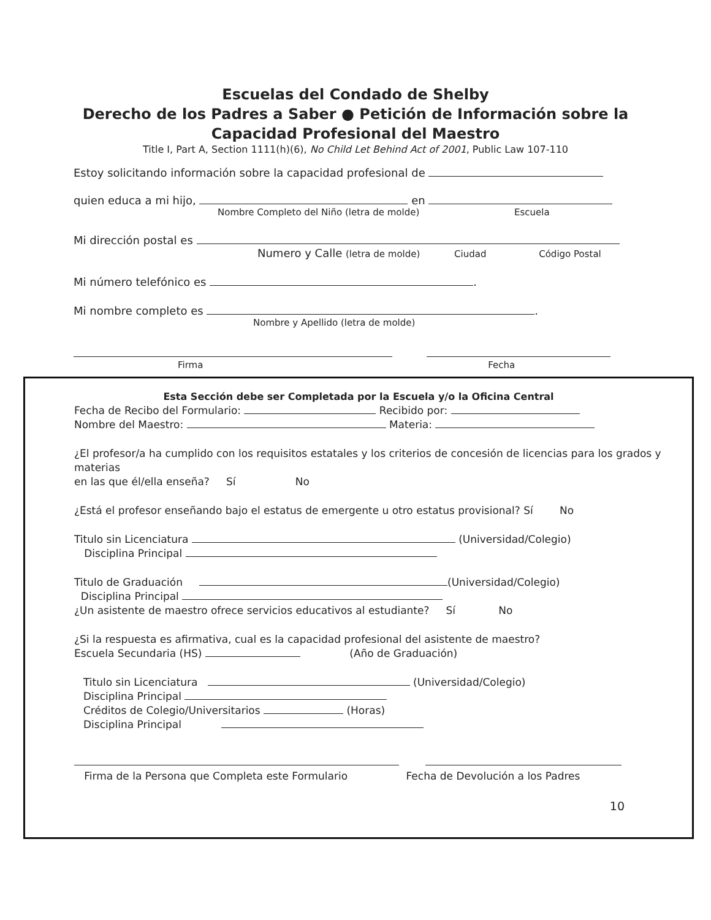Escuelas del Condado de Shelby
Derecho de los Padres a Saber ● Petición de Información sobre la
Capacidad Profesional del Maestro
Title I, Part A, Section 1111(h)(6), No Child Let Behind Act of 2001, Public Law 107-110
Estoy solicitando información sobre la capacidad profesional de
quien educa a mi hijo, en
Nombre Completo del Niño (letra de molde) Escuela
Mi dirección postal es
Numero y Calle (letra de molde) Ciudad Código Postal
Mi número telefónico es .
Mi nombre completo es .
Nombre y Apellido (letra de molde)
Firma Fecha
Esta Sección debe ser Completada por la Escuela y/o la Oficina Central
Fecha de Recibo del Formulario: Recibido por:
Nombre del Maestro: Materia:
¿El profesor/a ha cumplido con los requisitos estatales y los criterios de concesión de licencias para los grados y materias
en las que él/ella enseña? Sí No
¿Está el profesor enseñando bajo el estatus de emergente u otro estatus provisional? Sí No
Titulo sin Licenciatura (Universidad/Colegio)
Disciplina Principal
Titulo de Graduación (Universidad/Colegio)
Disciplina Principal
¿Un asistente de maestro ofrece servicios educativos al estudiante? Sí No
¿Si la respuesta es afirmativa, cual es la capacidad profesional del asistente de maestro?
Escuela Secundaria (HS) (Año de Graduación)
Titulo sin Licenciatura (Universidad/Colegio)
Disciplina Principal
Créditos de Colegio/Universitarios (Horas)
Disciplina Principal
Firma de la Persona que Completa este Formulario Fecha de Devolución a los Padres
10